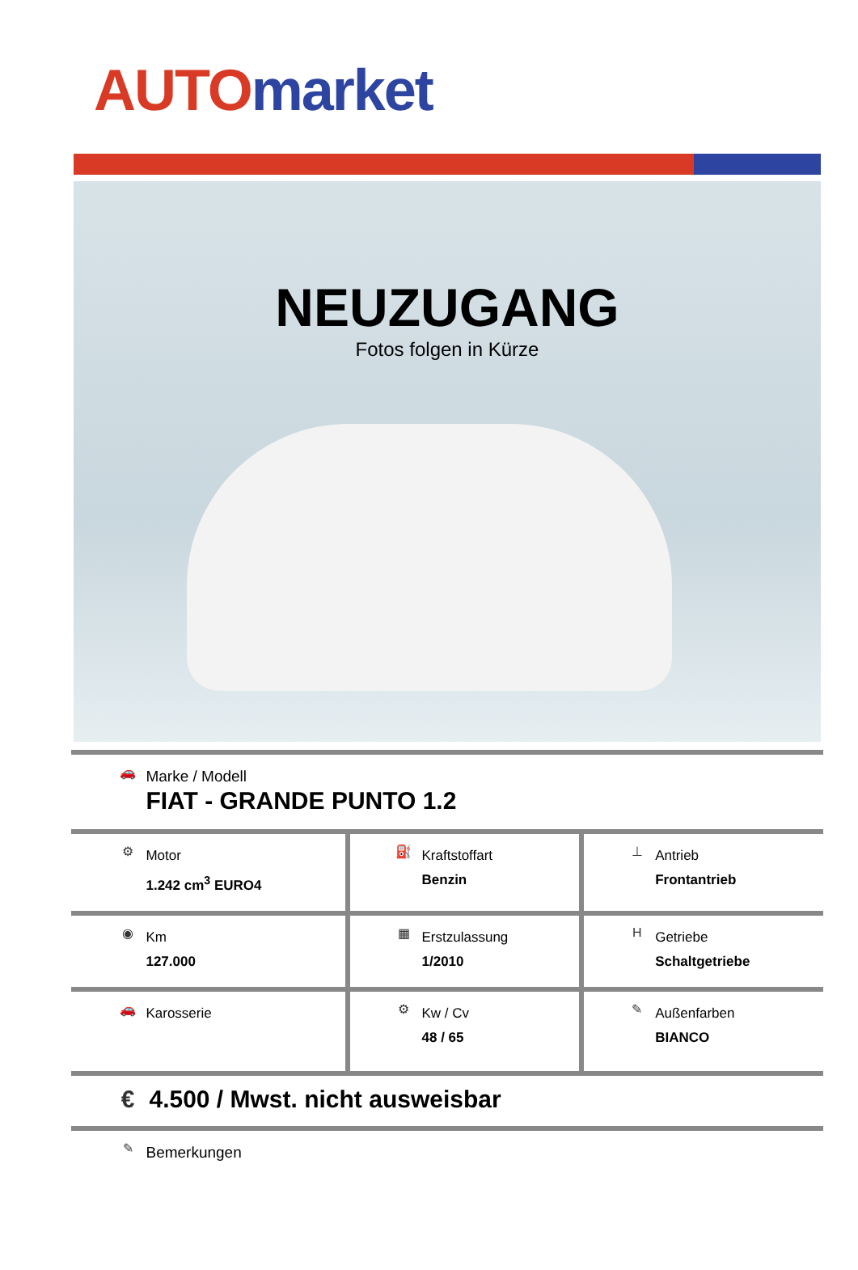AUTO market
NEUZUGANG
Fotos folgen in Kürze
| 🚗 Marke / Modell FIAT - GRANDE PUNTO 1.2 | | |
| ⚙ Motor 1.242 cm<sup>3</sup> EURO4 | ⛽ Kraftstoffart Benzin | ⊥ Antrieb Frontantrieb |
| ◉ Km 127.000 | ▦ Erstzulassung 1/2010 | H Getriebe Schaltgetriebe |
| 🚗 Karosserie | ⚙ Kw / Cv 48 / 65 | ✎ Außenfarben BIANCO |
| € 4.500 / Mwst. nicht ausweisbar | | |
| ✎ Bemerkungen | | |